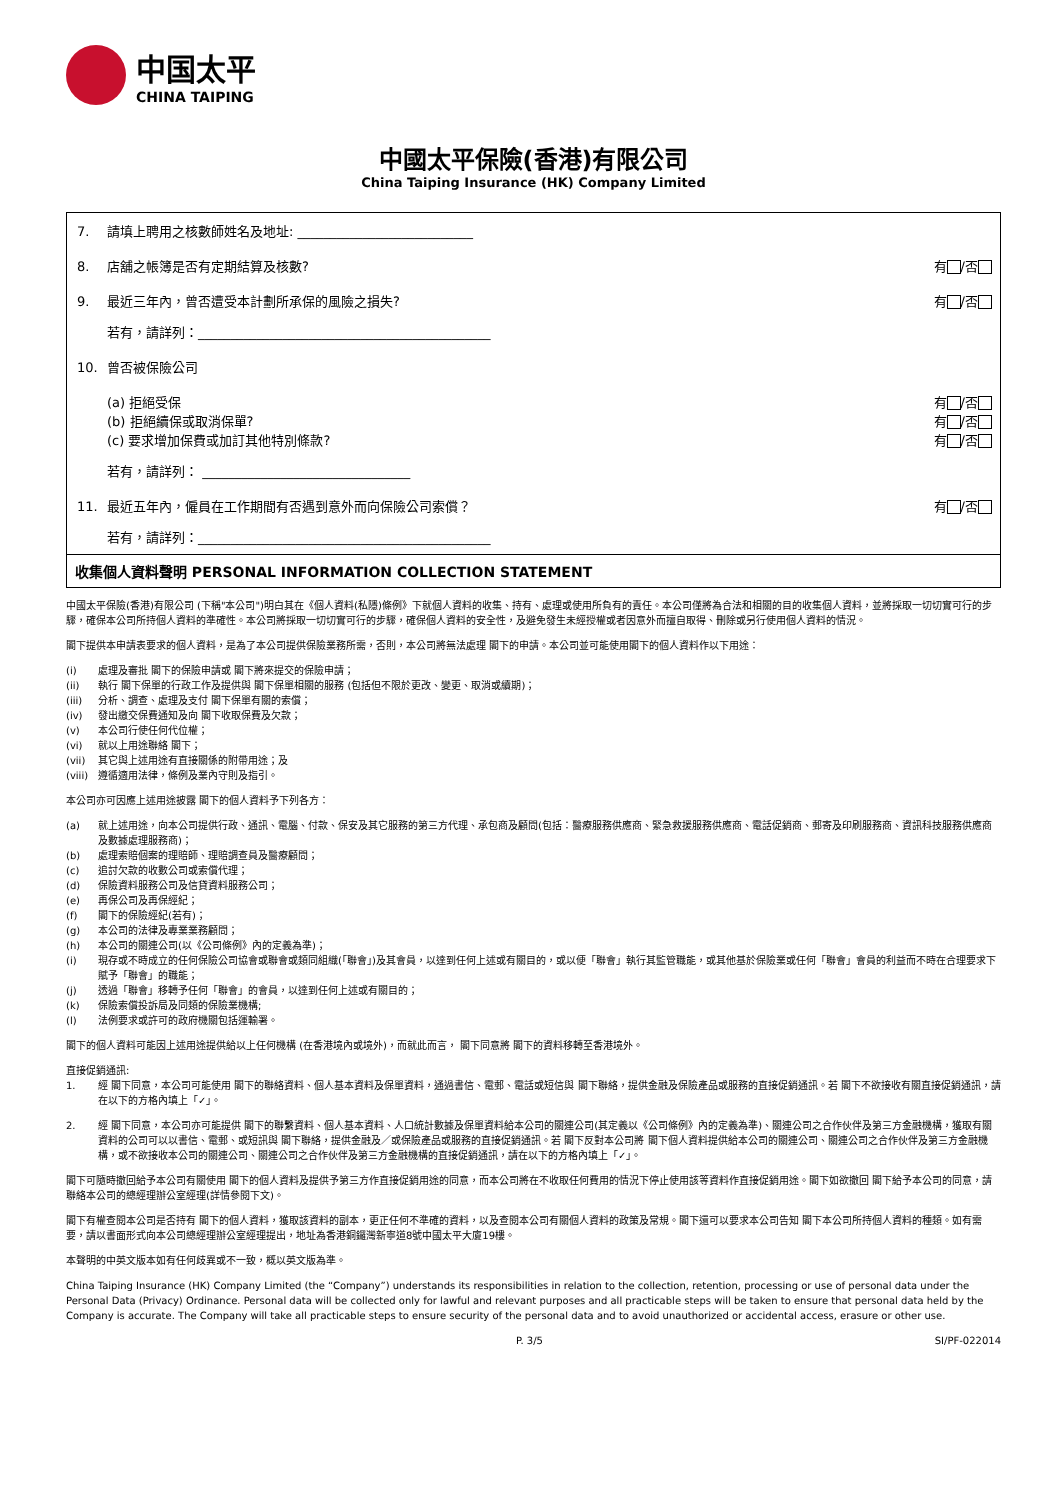中国太平
CHINA TAIPING
中國太平保險(香港)有限公司
China Taiping Insurance (HK) Company Limited
7. 請填上聘用之核數師姓名及地址: ___________________________
8. 店舖之帳簿是否有定期結算及核數? 有 /否
9. 最近三年內，曾否遭受本計劃所承保的風險之損失?
有 /否
若有，請詳列：_____________________________________________
10. 曾否被保險公司
(a) 拒絕受保
(b) 拒絕續保或取消保單?
(c) 要求增加保費或加訂其他特別條款?
有 /否
有 /否
有 /否
若有，請詳列： ________________________________
11. 最近五年內，僱員在工作期間有否遇到意外而向保險公司索償？
有 /否
若有，請詳列：_____________________________________________
收集個人資料聲明 PERSONAL INFORMATION COLLECTION STATEMENT
中國太平保險(香港)有限公司 (下稱"本公司")明白其在《個人資料(私隱)條例》下就個人資料的收集、持有、處理或使用所負有的責任。本公司僅將為合法和相關的目的收集個人資料，並將採取一切切實可行的步驟，確保本公司所持個人資料的準確性。本公司將採取一切切實可行的步驟，確保個人資料的安全性，及避免發生未經授權或者因意外而擅自取得、刪除或另行使用個人資料的情況。
閣下提供本申請表要求的個人資料，是為了本公司提供保險業務所需，否則，本公司將無法處理 閣下的申請。本公司並可能使用閣下的個人資料作以下用途：
(i) 處理及審批 閣下的保險申請或 閣下將來提交的保險申請；
(ii) 執行 閣下保單的行政工作及提供與 閣下保單相關的服務 (包括但不限於更改、變更、取消或續期)；
(iii) 分析、調查、處理及支付 閣下保單有關的索償；
(iv) 發出繳交保費通知及向 閣下收取保費及欠款；
(v) 本公司行使任何代位權；
(vi) 就以上用途聯絡 閣下；
(vii) 其它與上述用途有直接關係的附帶用途；及
(viii) 遵循適用法律，條例及業內守則及指引。
本公司亦可因應上述用途披露 閣下的個人資料予下列各方：
(a) 就上述用途，向本公司提供行政、通訊、電腦、付款、保安及其它服務的第三方代理、承包商及顧問(包括：醫療服務供應商、緊急救援服務供應商、電話促銷商、郵寄及印刷服務商、資訊科技服務供應商及數據處理服務商)；
(b) 處理索賠個案的理賠師、理賠調查員及醫療顧問；
(c) 追討欠款的收數公司或索償代理；
(d) 保險資料服務公司及信貸資料服務公司；
(e) 再保公司及再保經紀；
(f) 閣下的保險經紀(若有)；
(g) 本公司的法律及專業業務顧問；
(h) 本公司的關連公司(以《公司條例》內的定義為準)；
(i) 現存或不時成立的任何保險公司協會或聯會或類同組織(「聯會」)及其會員，以達到任何上述或有關目的，或以便「聯會」執行其監管職能，或其他基於保險業或任何「聯會」會員的利益而不時在合理要求下賦予「聯會」的職能；
(j) 透過「聯會」移轉予任何「聯會」的會員，以達到任何上述或有關目的；
(k) 保險索償投訴局及同類的保險業機構;
(l) 法例要求或許可的政府機關包括運輸署。
閣下的個人資料可能因上述用途提供給以上任何機構 (在香港境內或境外)，而就此而言， 閣下同意將 閣下的資料移轉至香港境外。
直接促銷通訊:
1. 經 閣下同意，本公司可能使用 閣下的聯絡資料、個人基本資料及保單資料，通過書信、電郵、電話或短信與 閣下聯絡，提供金融及保險產品或服務的直接促銷通訊。若 閣下不欲接收有關直接促銷通訊，請在以下的方格內填上「✓」。
2. 經 閣下同意，本公司亦可能提供 閣下的聯繫資料、個人基本資料、人口統計數據及保單資料給本公司的關連公司(其定義以《公司條例》內的定義為準)、關連公司之合作伙伴及第三方金融機構，獲取有關資料的公司可以以書信、電郵、或短訊與 閣下聯絡，提供金融及／或保險產品或服務的直接促銷通訊。若 閣下反對本公司將 閣下個人資料提供給本公司的關連公司、關連公司之合作伙伴及第三方金融機構，或不欲接收本公司的關連公司、關連公司之合作伙伴及第三方金融機構的直接促銷通訊，請在以下的方格內填上「✓」。
閣下可隨時撤回給予本公司有關使用 閣下的個人資料及提供予第三方作直接促銷用途的同意，而本公司將在不收取任何費用的情況下停止使用該等資料作直接促銷用途。閣下如欲撤回 閣下給予本公司的同意，請聯絡本公司的總經理辦公室經理(詳情參閱下文)。
閣下有權查閱本公司是否持有 閣下的個人資料，獲取該資料的副本，更正任何不準確的資料，以及查閱本公司有關個人資料的政策及常規。閣下還可以要求本公司告知 閣下本公司所持個人資料的種類。如有需要，請以書面形式向本公司總經理辦公室經理提出，地址為香港銅鑼灣新寧道8號中國太平大廈19樓。
本聲明的中英文版本如有任何歧異或不一致，概以英文版為準。
China Taiping Insurance (HK) Company Limited (the “Company”) understands its responsibilities in relation to the collection, retention, processing or use of personal data under the Personal Data (Privacy) Ordinance. Personal data will be collected only for lawful and relevant purposes and all practicable steps will be taken to ensure that personal data held by the Company is accurate. The Company will take all practicable steps to ensure security of the personal data and to avoid unauthorized or accidental access, erasure or other use.
P. 3/5 SI/PF-022014